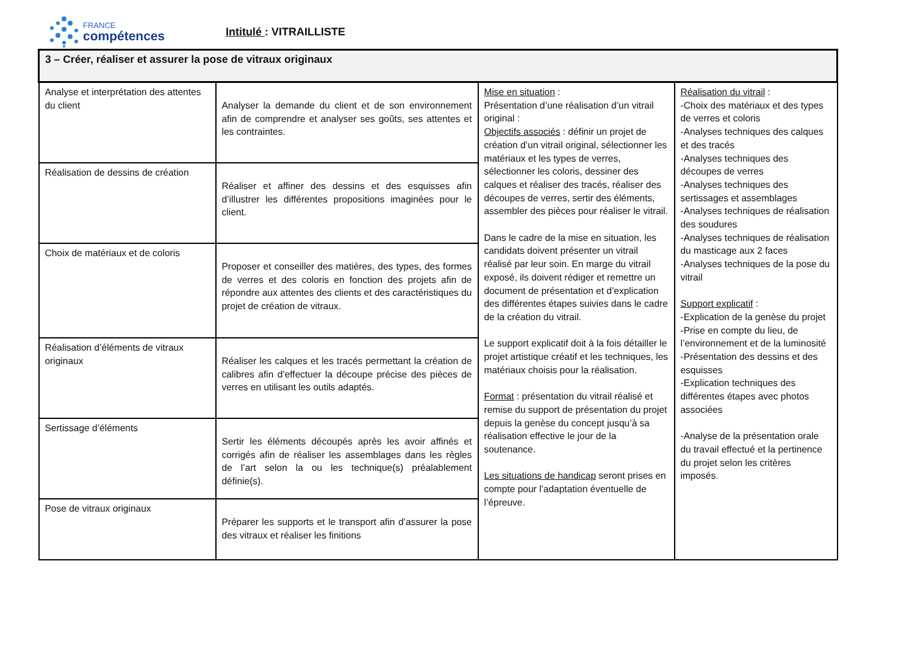FRANCE
compétences
Intitulé : VITRAILLISTE
| 3 – Créer, réaliser et assurer la pose de vitraux originaux | | | |
| Analyse et interprétation des attentes du client | Analyser la demande du client et de son environnement afin de comprendre et analyser ses goûts, ses attentes et les contraintes. | Mise en situation : Présentation d’une réalisation d’un vitrail original : Objectifs associés : définir un projet de création d’un vitrail original, sélectionner les matériaux et les types de verres, sélectionner les coloris, dessiner des calques et réaliser des tracés, réaliser des découpes de verres, sertir des éléments, assembler des pièces pour réaliser le vitrail. Dans le cadre de la mise en situation, les candidats doivent présenter un vitrail réalisé par leur soin. En marge du vitrail exposé, ils doivent rédiger et remettre un document de présentation et d’explication des différentes étapes suivies dans le cadre de la création du vitrail. Le support explicatif doit à la fois détailler le projet artistique créatif et les techniques, les matériaux choisis pour la réalisation. Format : présentation du vitrail réalisé et remise du support de présentation du projet depuis la genèse du concept jusqu’à sa réalisation effective le jour de la soutenance. Les situations de handicap seront prises en compte pour l’adaptation éventuelle de l’épreuve. | Réalisation du vitrail : -Choix des matériaux et des types de verres et coloris -Analyses techniques des calques et des tracés -Analyses techniques des découpes de verres -Analyses techniques des sertissages et assemblages -Analyses techniques de réalisation des soudures -Analyses techniques de réalisation du masticage aux 2 faces -Analyses techniques de la pose du vitrail Support explicatif : -Explication de la genèse du projet -Prise en compte du lieu, de l’environnement et de la luminosité -Présentation des dessins et des esquisses -Explication techniques des différentes étapes avec photos associées -Analyse de la présentation orale du travail effectué et la pertinence du projet selon les critères imposés. |
| Réalisation de dessins de création | Réaliser et affiner des dessins et des esquisses afin d’illustrer les différentes propositions imaginées pour le client. | | |
| Choix de matériaux et de coloris | Proposer et conseiller des matières, des types, des formes de verres et des coloris en fonction des projets afin de répondre aux attentes des clients et des caractéristiques du projet de création de vitraux. | | |
| Réalisation d’éléments de vitraux originaux | Réaliser les calques et les tracés permettant la création de calibres afin d’effectuer la découpe précise des pièces de verres en utilisant les outils adaptés. | | |
| Sertissage d’éléments | Sertir les éléments découpés après les avoir affinés et corrigés afin de réaliser les assemblages dans les règles de l’art selon la ou les technique(s) préalablement définie(s). | | |
| Pose de vitraux originaux | Préparer les supports et le transport afin d’assurer la pose des vitraux et réaliser les finitions | | |